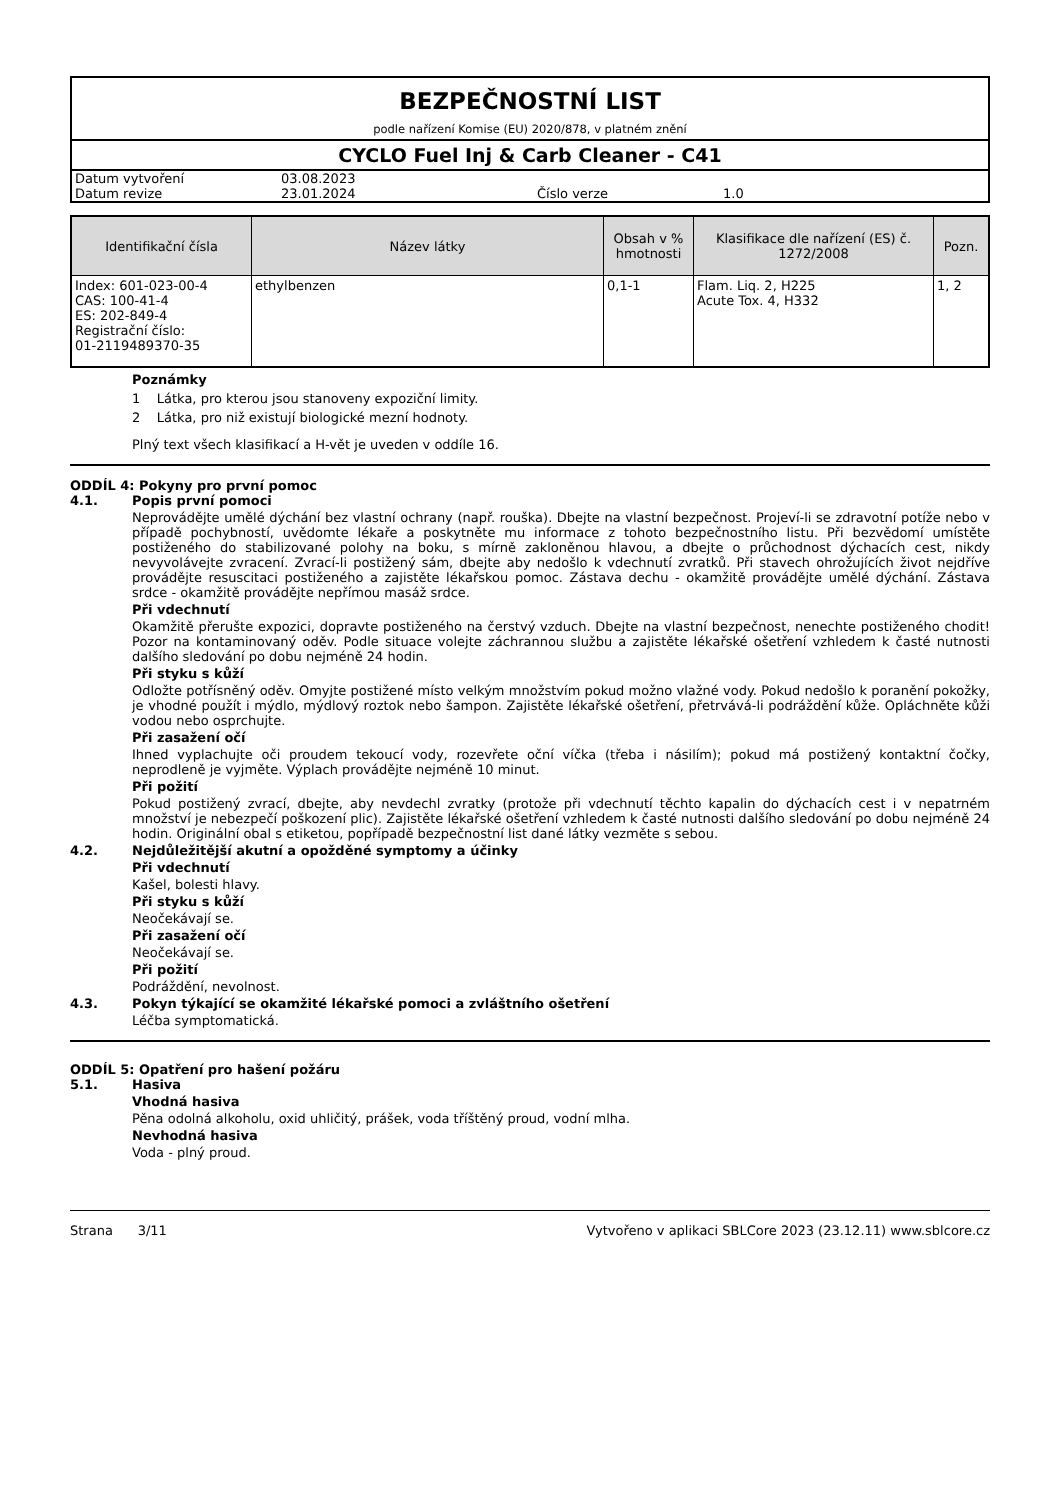BEZPEČNOSTNÍ LIST
podle nařízení Komise (EU) 2020/878, v platném znění
CYCLO Fuel Inj & Carb Cleaner - C41
| Datum vytvoření | 03.08.2023 | | |
| Datum revize | 23.01.2024 | Číslo verze | 1.0 |
| Identifikační čísla | Název látky | Obsah v % hmotnosti | Klasifikace dle nařízení (ES) č. 1272/2008 | Pozn. |
| --- | --- | --- | --- | --- |
| Index: 601-023-00-4 CAS: 100-41-4 ES: 202-849-4 Registrační číslo: 01-2119489370-35 | ethylbenzen | 0,1-1 | Flam. Liq. 2, H225 Acute Tox. 4, H332 | 1, 2 |
Poznámky
1 Látka, pro kterou jsou stanoveny expoziční limity.
2 Látka, pro niž existují biologické mezní hodnoty.
Plný text všech klasifikací a H-vět je uveden v oddíle 16.
ODDÍL 4: Pokyny pro první pomoc
4.1. Popis první pomoci
Neprovádějte umělé dýchání bez vlastní ochrany (např. rouška). Dbejte na vlastní bezpečnost. Projeví-li se zdravotní potíže nebo v případě pochybností, uvědomte lékaře a poskytněte mu informace z tohoto bezpečnostního listu. Při bezvědomí umístěte postiženého do stabilizované polohy na boku, s mírně zakloněnou hlavou, a dbejte o průchodnost dýchacích cest, nikdy nevyvolávejte zvracení. Zvrací-li postižený sám, dbejte aby nedošlo k vdechnutí zvratků. Při stavech ohrožujících život nejdříve provádějte resuscitaci postiženého a zajistěte lékařskou pomoc. Zástava dechu - okamžitě provádějte umělé dýchání. Zástava srdce - okamžitě provádějte nepřímou masáž srdce.
Při vdechnutí
Okamžitě přerušte expozici, dopravte postiženého na čerstvý vzduch. Dbejte na vlastní bezpečnost, nenechte postiženého chodit! Pozor na kontaminovaný oděv. Podle situace volejte záchrannou službu a zajistěte lékařské ošetření vzhledem k časté nutnosti dalšího sledování po dobu nejméně 24 hodin.
Při styku s kůží
Odložte potřísněný oděv. Omyjte postižené místo velkým množstvím pokud možno vlažné vody. Pokud nedošlo k poranění pokožky, je vhodné použít i mýdlo, mýdlový roztok nebo šampon. Zajistěte lékařské ošetření, přetrvává-li podráždění kůže. Opláchněte kůži vodou nebo osprchujte.
Při zasažení očí
Ihned vyplachujte oči proudem tekoucí vody, rozevřete oční víčka (třeba i násilím); pokud má postižený kontaktní čočky, neprodleně je vyjměte. Výplach provádějte nejméně 10 minut.
Při požití
Pokud postižený zvrací, dbejte, aby nevdechl zvratky (protože při vdechnutí těchto kapalin do dýchacích cest i v nepatrném množství je nebezpečí poškození plic). Zajistěte lékařské ošetření vzhledem k časté nutnosti dalšího sledování po dobu nejméně 24 hodin. Originální obal s etiketou, popřípadě bezpečnostní list dané látky vezměte s sebou.
4.2. Nejdůležitější akutní a opožděné symptomy a účinky
Při vdechnutí
Kašel, bolesti hlavy.
Při styku s kůží
Neočekávají se.
Při zasažení očí
Neočekávají se.
Při požití
Podráždění, nevolnost.
4.3. Pokyn týkající se okamžité lékařské pomoci a zvláštního ošetření
Léčba symptomatická.
ODDÍL 5: Opatření pro hašení požáru
5.1. Hasiva
Vhodná hasiva
Pěna odolná alkoholu, oxid uhličitý, prášek, voda tříštěný proud, vodní mlha.
Nevhodná hasiva
Voda - plný proud.
Strana 3/11 Vytvořeno v aplikaci SBLCore 2023 (23.12.11) www.sblcore.cz